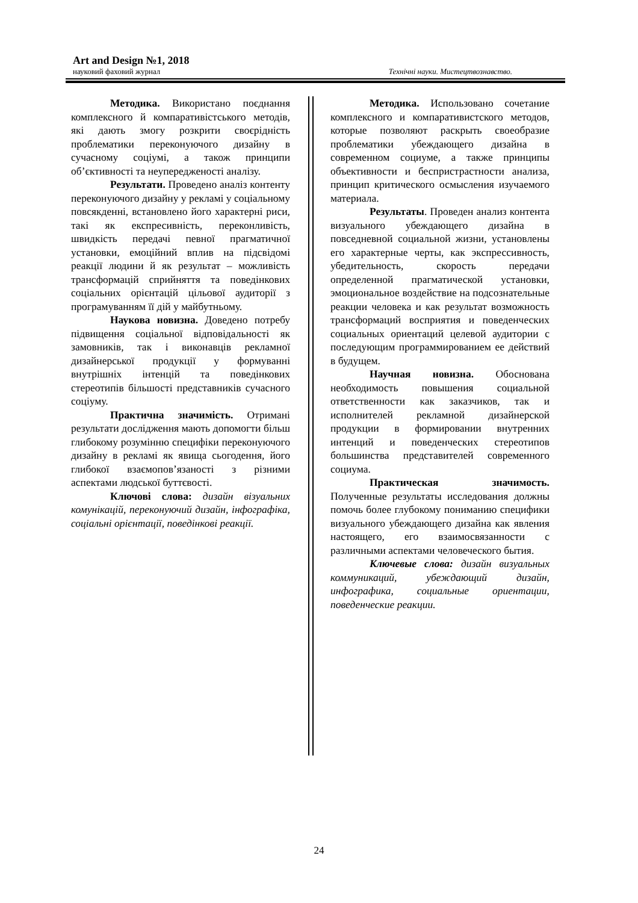Art and Design №1, 2018
науковий фаховий журнал Технічні науки. Мистецтвознавство.
Методика. Використано поєднання комплексного й компаративістського методів, які дають змогу розкрити своєрідність проблематики переконуючого дизайну в сучасному соціумі, а також принципи об’єктивності та неупередженості аналізу.
Результати. Проведено аналіз контенту переконуючого дизайну у рекламі у соціальному повсякденні, встановлено його характерні риси, такі як експресивність, переконливість, швидкість передачі певної прагматичної установки, емоційний вплив на підсвідомі реакції людини й як результат – можливість трансформацій сприйняття та поведінкових соціальних орієнтацій цільової аудиторії з програмуванням її дій у майбутньому.
Наукова новизна. Доведено потребу підвищення соціальної відповідальності як замовників, так і виконавців рекламної дизайнерської продукції у формуванні внутрішніх інтенцій та поведінкових стереотипів більшості представників сучасного соціуму.
Практична значимість. Отримані результати дослідження мають допомогти більш глибокому розумінню специфіки переконуючого дизайну в рекламі як явища сьогодення, його глибокої взаємопов’язаності з різними аспектами людської буттєвості.
Ключові слова: дизайн візуальних комунікацій, переконуючий дизайн, інфографіка, соціальні орієнтації, поведінкові реакції.
Методика. Использовано сочетание комплексного и компаративистского методов, которые позволяют раскрыть своеобразие проблематики убеждающего дизайна в современном социуме, а также принципы объективности и беспристрастности анализа, принцип критического осмысления изучаемого материала.
Результаты. Проведен анализ контента визуального убеждающего дизайна в повседневной социальной жизни, установлены его характерные черты, как экспрессивность, убедительность, скорость передачи определенной прагматической установки, эмоциональное воздействие на подсознательные реакции человека и как результат возможность трансформаций восприятия и поведенческих социальных ориентаций целевой аудитории с последующим программированием ее действий в будущем.
Научная новизна. Обоснована необходимость повышения социальной ответственности как заказчиков, так и исполнителей рекламной дизайнерской продукции в формировании внутренних интенций и поведенческих стереотипов большинства представителей современного социума.
Практическая значимость. Полученные результаты исследования должны помочь более глубокому пониманию специфики визуального убеждающего дизайна как явления настоящего, его взаимосвязанности с различными аспектами человеческого бытия.
Ключевые слова: дизайн визуальных коммуникаций, убеждающий дизайн, инфографика, социальные ориентации, поведенческие реакции.
24